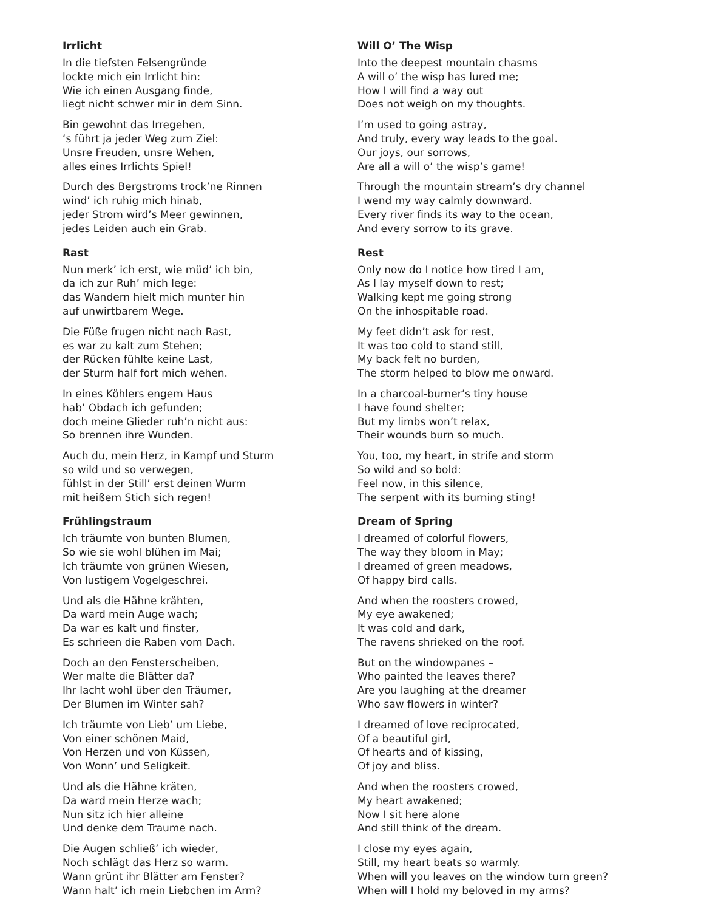Irrlicht
In die tiefsten Felsengründe
lockte mich ein Irrlicht hin:
Wie ich einen Ausgang finde,
liegt nicht schwer mir in dem Sinn.
Bin gewohnt das Irregehen,
‘s führt ja jeder Weg zum Ziel:
Unsre Freuden, unsre Wehen,
alles eines Irrlichts Spiel!
Durch des Bergstroms trock’ne Rinnen
wind’ ich ruhig mich hinab,
jeder Strom wird’s Meer gewinnen,
jedes Leiden auch ein Grab.
Will O’ The Wisp
Into the deepest mountain chasms
A will o’ the wisp has lured me;
How I will find a way out
Does not weigh on my thoughts.
I’m used to going astray,
And truly, every way leads to the goal.
Our joys, our sorrows,
Are all a will o’ the wisp’s game!
Through the mountain stream’s dry channel
I wend my way calmly downward.
Every river finds its way to the ocean,
And every sorrow to its grave.
Rast
Nun merk’ ich erst, wie müd’ ich bin,
da ich zur Ruh’ mich lege:
das Wandern hielt mich munter hin
auf unwirtbarem Wege.
Die Füße frugen nicht nach Rast,
es war zu kalt zum Stehen;
der Rücken fühlte keine Last,
der Sturm half fort mich wehen.
In eines Köhlers engem Haus
hab’ Obdach ich gefunden;
doch meine Glieder ruh’n nicht aus:
So brennen ihre Wunden.
Auch du, mein Herz, in Kampf und Sturm
so wild und so verwegen,
fühlst in der Still’ erst deinen Wurm
mit heißem Stich sich regen!
Rest
Only now do I notice how tired I am,
As I lay myself down to rest;
Walking kept me going strong
On the inhospitable road.
My feet didn’t ask for rest,
It was too cold to stand still,
My back felt no burden,
The storm helped to blow me onward.
In a charcoal-burner’s tiny house
I have found shelter;
But my limbs won’t relax,
Their wounds burn so much.
You, too, my heart, in strife and storm
So wild and so bold:
Feel now, in this silence,
The serpent with its burning sting!
Frühlingstraum
Ich träumte von bunten Blumen,
So wie sie wohl blühen im Mai;
Ich träumte von grünen Wiesen,
Von lustigem Vogelgeschrei.
Und als die Hähne krähten,
Da ward mein Auge wach;
Da war es kalt und finster,
Es schrieen die Raben vom Dach.
Doch an den Fensterscheiben,
Wer malte die Blätter da?
Ihr lacht wohl über den Träumer,
Der Blumen im Winter sah?
Ich träumte von Lieb’ um Liebe,
Von einer schönen Maid,
Von Herzen und von Küssen,
Von Wonn’ und Seligkeit.
Und als die Hähne kräten,
Da ward mein Herze wach;
Nun sitz ich hier alleine
Und denke dem Traume nach.
Die Augen schließ’ ich wieder,
Noch schlägt das Herz so warm.
Wann grünt ihr Blätter am Fenster?
Wann halt’ ich mein Liebchen im Arm?
Dream of Spring
I dreamed of colorful flowers,
The way they bloom in May;
I dreamed of green meadows,
Of happy bird calls.
And when the roosters crowed,
My eye awakened;
It was cold and dark,
The ravens shrieked on the roof.
But on the windowpanes –
Who painted the leaves there?
Are you laughing at the dreamer
Who saw flowers in winter?
I dreamed of love reciprocated,
Of a beautiful girl,
Of hearts and of kissing,
Of joy and bliss.
And when the roosters crowed,
My heart awakened;
Now I sit here alone
And still think of the dream.
I close my eyes again,
Still, my heart beats so warmly.
When will you leaves on the window turn green?
When will I hold my beloved in my arms?